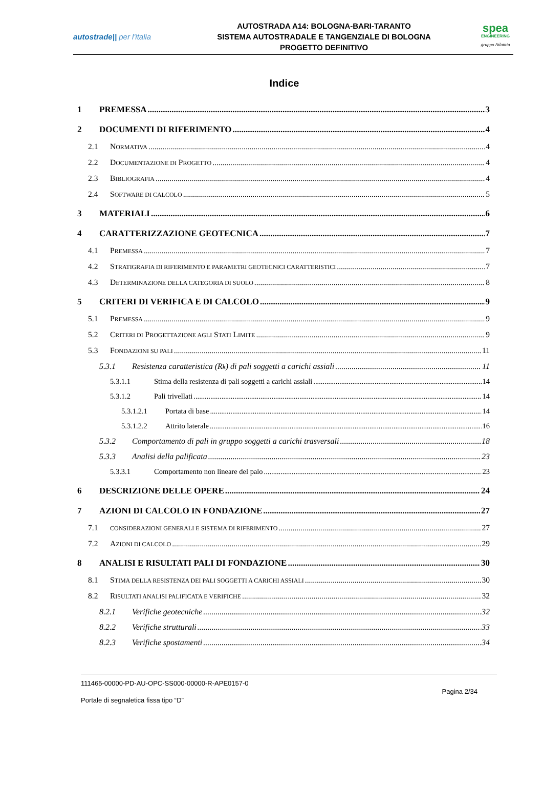autostrade|| per l'italia
AUTOSTRADA A14: BOLOGNA-BARI-TARANTO
SISTEMA AUTOSTRADALE E TANGENZIALE DI BOLOGNA
PROGETTO DEFINITIVO
spea
ENGINEERING
gruppo Atlantia
Indice
1 PREMESSA 3
2 DOCUMENTI DI RIFERIMENTO 4
2.1 N ORMATIVA 4
2.2 D OCUMENTAZIONE DI P ROGETTO 4
2.3 B IBLIOGRAFIA 4
2.4 S OFTWARE DI CALCOLO 5
3 MATERIALI 6
4 CARATTERIZZAZIONE GEOTECNICA 7
4.1 P REMESSA 7
4.2 S TRATIGRAFIA DI RIFERIMENTO E PARAMETRI GEOTECNICI CARATTERISTICI 7
4.3 D ETERMINAZIONE DELLA CATEGORIA DI SUOLO 8
5 CRITERI DI VERIFICA E DI CALCOLO 9
5.1 P REMESSA 9
5.2 C RITERI DI P ROGETTAZIONE AGLI S TATI L IMITE 9
5.3 F ONDAZIONI SU PALI 11
5.3.1 Resistenza caratteristica (R<sub>k</sub>) di pali soggetti a carichi assiali 11
5.3.1.1 Stima della resistenza di pali soggetti a carichi assiali 14
5.3.1.2 Pali trivellati 14
5.3.1.2.1 Portata di base 14
5.3.1.2.2 Attrito laterale 16
5.3.2 Comportamento di pali in gruppo soggetti a carichi trasversali 18
5.3.3 Analisi della palificata 23
5.3.3.1 Comportamento non lineare del palo 23
6 DESCRIZIONE DELLE OPERE 24
7 AZIONI DI CALCOLO IN FONDAZIONE 27
7.1 CONSIDERAZIONI GENERALI E SISTEMA DI RIFERIMENTO 27
7.2 A ZIONI DI CALCOLO 29
8 ANALISI E RISULTATI PALI DI FONDAZIONE 30
8.1 S TIMA DELLA RESISTENZA DEI PALI SOGGETTI A CARICHI ASSIALI 30
8.2 R ISULTATI ANALISI PALIFICATA E VERIFICHE 32
8.2.1 Verifiche geotecniche 32
8.2.2 Verifiche strutturali 33
8.2.3 Verifiche spostamenti 34
111465-00000-PD-AU-OPC-SS000-00000-R-APE0157-0
Portale di segnaletica fissa tipo “D”
Pagina 2/34